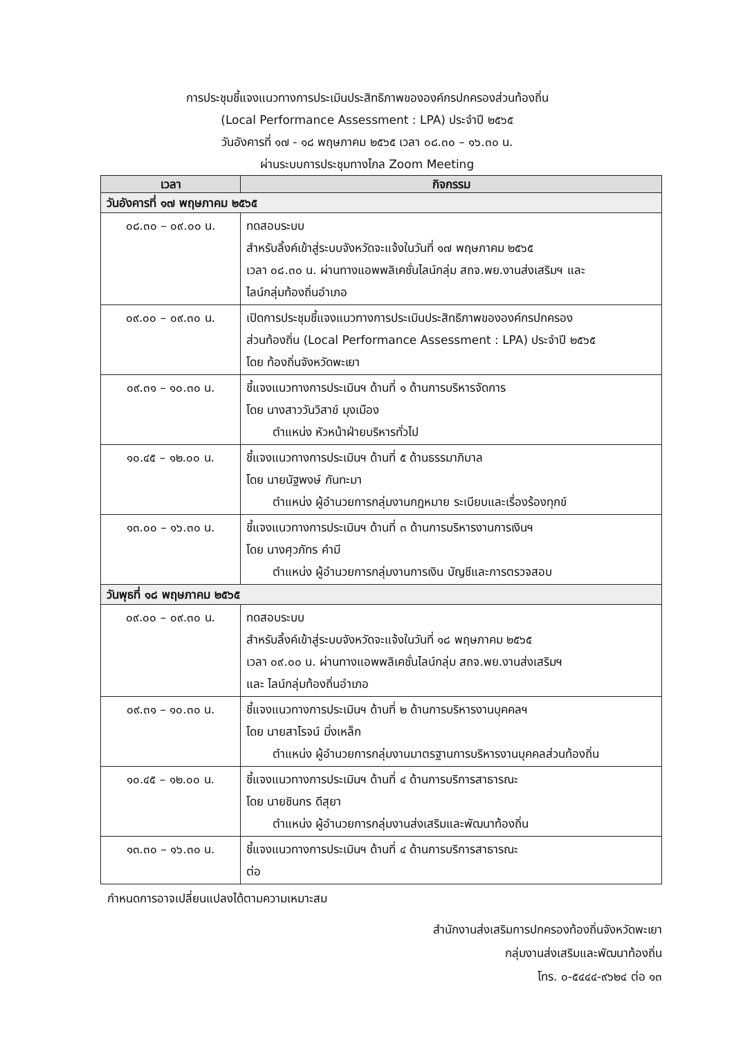การประชุมชี้แจงแนวทางการประเมินประสิทธิภาพขององค์กรปกครองส่วนท้องถิ่น
(Local Performance Assessment : LPA) ประจำปี ๒๕๖๕
วันอังคารที่ ๑๗ - ๑๘ พฤษภาคม ๒๕๖๕ เวลา ๐๘.๓๐ – ๑๖.๓๐ น.
ผ่านระบบการประชุมทางไกล Zoom Meeting
| เวลา | กิจกรรม |
| --- | --- |
| วันอังคารที่ ๑๗ พฤษภาคม ๒๕๖๕ | |
| ๐๘.๓๐ – ๐๙.๐๐ น. | ทดสอบระบบ สำหรับลิ้งค์เข้าสู่ระบบจังหวัดจะแจ้งในวันที่ ๑๗ พฤษภาคม ๒๕๖๕ เวลา ๐๘.๓๐ น. ผ่านทางแอพพลิเคชั่นไลน์กลุ่ม สถจ.พย.งานส่งเสริมฯ และ ไลน์กลุ่มท้องถิ่นอำเภอ |
| ๐๙.๐๐ – ๐๙.๓๐ น. | เปิดการประชุมชี้แจงแนวทางการประเมินประสิทธิภาพขององค์กรปกครอง ส่วนท้องถิ่น (Local Performance Assessment : LPA) ประจำปี ๒๕๖๕ โดย ท้องถิ่นจังหวัดพะเยา |
| ๐๙.๓๑ – ๑๐.๓๐ น. | ชี้แจงแนวทางการประเมินฯ ด้านที่ ๑ ด้านการบริหารจัดการ โดย นางสาววันวิสาข์ มุงเมือง ตำแหน่ง หัวหน้าฝ่ายบริหารทั่วไป |
| ๑๐.๔๕ – ๑๒.๐๐ น. | ชี้แจงแนวทางการประเมินฯ ด้านที่ ๕ ด้านธรรมาภิบาล โดย นายนัฐพงษ์ กันทะมา ตำแหน่ง ผู้อำนวยการกลุ่มงานกฎหมาย ระเบียบและเรื่องร้องทุกข์ |
| ๑๓.๐๐ – ๑๖.๓๐ น. | ชี้แจงแนวทางการประเมินฯ ด้านที่ ๓ ด้านการบริหารงานการเงินฯ โดย นางศุวภัทร คำมี ตำแหน่ง ผู้อำนวยการกลุ่มงานการเงิน บัญชีและการตรวจสอบ |
| วันพุธที่ ๑๘ พฤษภาคม ๒๕๖๕ | |
| ๐๙.๐๐ – ๐๙.๓๐ น. | ทดสอบระบบ สำหรับลิ้งค์เข้าสู่ระบบจังหวัดจะแจ้งในวันที่ ๑๘ พฤษภาคม ๒๕๖๕ เวลา ๐๙.๐๐ น. ผ่านทางแอพพลิเคชั่นไลน์กลุ่ม สถจ.พย.งานส่งเสริมฯ และ ไลน์กลุ่มท้องถิ่นอำเภอ |
| ๐๙.๓๑ – ๑๐.๓๐ น. | ชี้แจงแนวทางการประเมินฯ ด้านที่ ๒ ด้านการบริหารงานบุคคลฯ โดย นายสาโรจน์ มิ่งเหล็ก ตำแหน่ง ผู้อำนวยการกลุ่มงานมาตรฐานการบริหารงานบุคคลส่วนท้องถิ่น |
| ๑๐.๔๕ – ๑๒.๐๐ น. | ชี้แจงแนวทางการประเมินฯ ด้านที่ ๔ ด้านการบริการสาธารณะ โดย นายชินกร ดีสุยา ตำแหน่ง ผู้อำนวยการกลุ่มงานส่งเสริมและพัฒนาท้องถิ่น |
| ๑๓.๓๐ – ๑๖.๓๐ น. | ชี้แจงแนวทางการประเมินฯ ด้านที่ ๔ ด้านการบริการสาธารณะ ต่อ |
กำหนดการอาจเปลี่ยนแปลงได้ตามความเหมาะสม
สำนักงานส่งเสริมการปกครองท้องถิ่นจังหวัดพะเยา
กลุ่มงานส่งเสริมและพัฒนาท้องถิ่น
โทร. ๐-๕๔๔๔-๙๖๒๔ ต่อ ๑๓